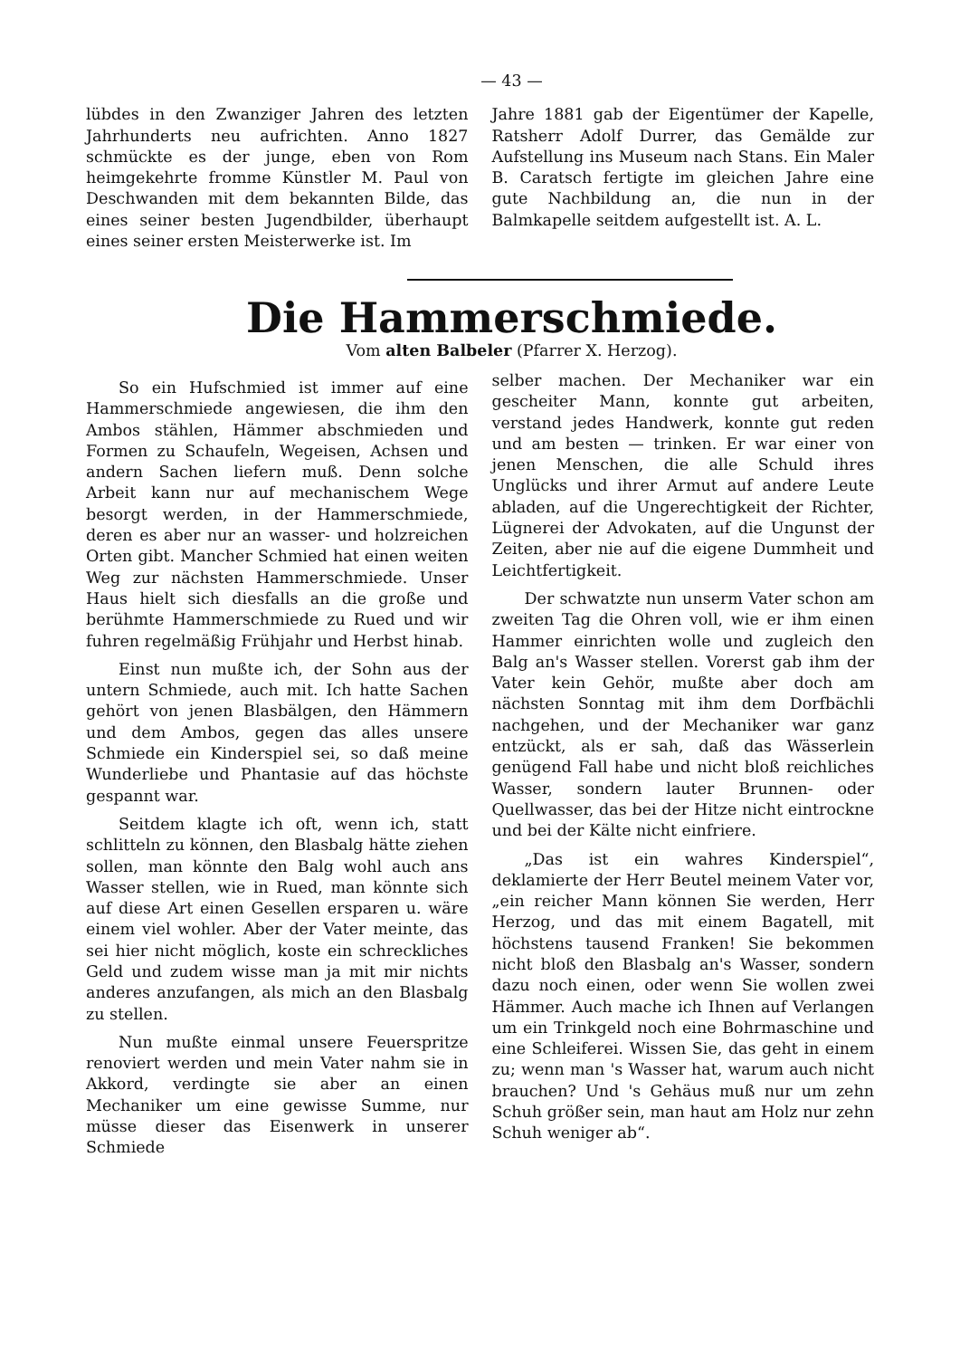— 43 —
lübdes in den Zwanziger Jahren des letzten Jahrhunderts neu aufrichten. Anno 1827 schmückte es der junge, eben von Rom heimgekehrte fromme Künstler M. Paul von Deschwanden mit dem bekannten Bilde, das eines seiner besten Jugendbilder, überhaupt eines seiner ersten Meisterwerke ist. Im
Jahre 1881 gab der Eigentümer der Kapelle, Ratsherr Adolf Durrer, das Gemälde zur Aufstellung ins Museum nach Stans. Ein Maler B. Caratsch fertigte im gleichen Jahre eine gute Nachbildung an, die nun in der Balmkapelle seitdem aufgestellt ist. A. L.
Die Hammerschmiede.
Vom alten Balbeler (Pfarrer X. Herzog).
So ein Hufschmied ist immer auf eine Hammerschmiede angewiesen, die ihm den Ambos stählen, Hämmer abschmieden und Formen zu Schaufeln, Wegeisen, Achsen und andern Sachen liefern muß. Denn solche Arbeit kann nur auf mechanischem Wege besorgt werden, in der Hammerschmiede, deren es aber nur an wasser- und holzreichen Orten gibt. Mancher Schmied hat einen weiten Weg zur nächsten Hammerschmiede. Unser Haus hielt sich diesfalls an die große und berühmte Hammerschmiede zu Rued und wir fuhren regelmäßig Frühjahr und Herbst hinab.
Einst nun mußte ich, der Sohn aus der untern Schmiede, auch mit. Ich hatte Sachen gehört von jenen Blasbälgen, den Hämmern und dem Ambos, gegen das alles unsere Schmiede ein Kinderspiel sei, so daß meine Wunderliebe und Phantasie auf das höchste gespannt war.
Seitdem klagte ich oft, wenn ich, statt schlitteln zu können, den Blasbalg hätte ziehen sollen, man könnte den Balg wohl auch ans Wasser stellen, wie in Rued, man könnte sich auf diese Art einen Gesellen ersparen u. wäre einem viel wohler. Aber der Vater meinte, das sei hier nicht möglich, koste ein schreckliches Geld und zudem wisse man ja mit mir nichts anderes anzufangen, als mich an den Blasbalg zu stellen.
Nun mußte einmal unsere Feuerspritze renoviert werden und mein Vater nahm sie in Akkord, verdingte sie aber an einen Mechaniker um eine gewisse Summe, nur müsse dieser das Eisenwerk in unserer Schmiede
selber machen. Der Mechaniker war ein gescheiter Mann, konnte gut arbeiten, verstand jedes Handwerk, konnte gut reden und am besten — trinken. Er war einer von jenen Menschen, die alle Schuld ihres Unglücks und ihrer Armut auf andere Leute abladen, auf die Ungerechtigkeit der Richter, Lügnerei der Advokaten, auf die Ungunst der Zeiten, aber nie auf die eigene Dummheit und Leichtfertigkeit.
Der schwatzte nun unserm Vater schon am zweiten Tag die Ohren voll, wie er ihm einen Hammer einrichten wolle und zugleich den Balg an's Wasser stellen. Vorerst gab ihm der Vater kein Gehör, mußte aber doch am nächsten Sonntag mit ihm dem Dorfbächli nachgehen, und der Mechaniker war ganz entzückt, als er sah, daß das Wässerlein genügend Fall habe und nicht bloß reichliches Wasser, sondern lauter Brunnen- oder Quellwasser, das bei der Hitze nicht eintrockne und bei der Kälte nicht einfriere.
„Das ist ein wahres Kinderspiel“, deklamierte der Herr Beutel meinem Vater vor, „ein reicher Mann können Sie werden, Herr Herzog, und das mit einem Bagatell, mit höchstens tausend Franken! Sie bekommen nicht bloß den Blasbalg an's Wasser, sondern dazu noch einen, oder wenn Sie wollen zwei Hämmer. Auch mache ich Ihnen auf Verlangen um ein Trinkgeld noch eine Bohrmaschine und eine Schleiferei. Wissen Sie, das geht in einem zu; wenn man 's Wasser hat, warum auch nicht brauchen? Und 's Gehäus muß nur um zehn Schuh größer sein, man haut am Holz nur zehn Schuh weniger ab“.